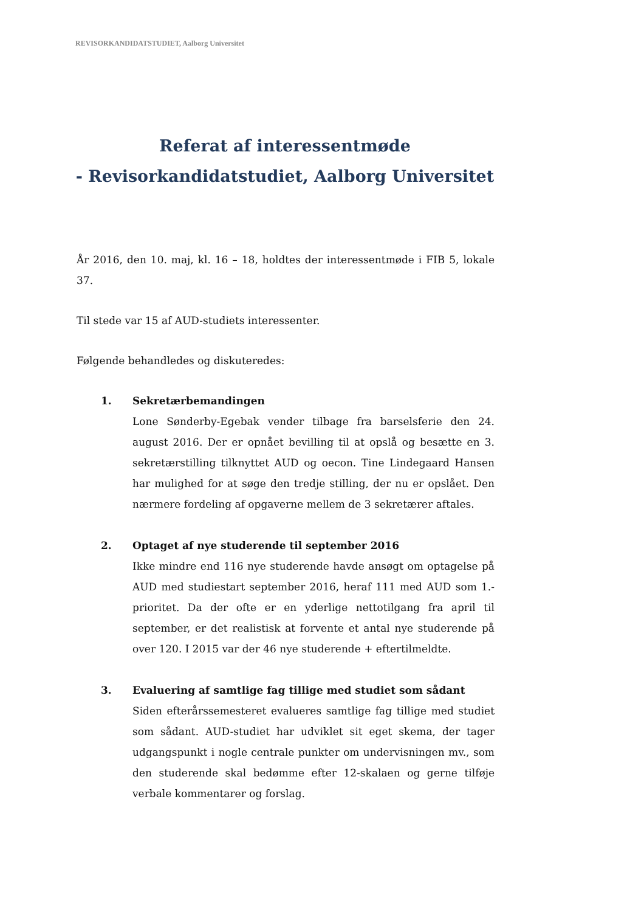REVISORKANDIDATSTUDIET, Aalborg Universitet
Referat af interessentmøde
- Revisorkandidatstudiet, Aalborg Universitet
År 2016, den 10. maj, kl. 16 – 18, holdtes der interessentmøde i FIB 5, lokale 37.
Til stede var 15 af AUD-studiets interessenter.
Følgende behandledes og diskuteredes:
1. Sekretærbemandingen
Lone Sønderby-Egebak vender tilbage fra barselsferie den 24. august 2016. Der er opnået bevilling til at opslå og besætte en 3. sekretærstilling tilknyttet AUD og oecon. Tine Lindegaard Hansen har mulighed for at søge den tredje stilling, der nu er opslået. Den nærmere fordeling af opgaverne mellem de 3 sekretærer aftales.
2. Optaget af nye studerende til september 2016
Ikke mindre end 116 nye studerende havde ansøgt om optagelse på AUD med studiestart september 2016, heraf 111 med AUD som 1.-prioritet. Da der ofte er en yderlige nettotilgang fra april til september, er det realistisk at forvente et antal nye studerende på over 120. I 2015 var der 46 nye studerende + eftertilmeldte.
3. Evaluering af samtlige fag tillige med studiet som sådant
Siden efterårssemesteret evalueres samtlige fag tillige med studiet som sådant. AUD-studiet har udviklet sit eget skema, der tager udgangspunkt i nogle centrale punkter om undervisningen mv., som den studerende skal bedømme efter 12-skalaen og gerne tilføje verbale kommentarer og forslag.